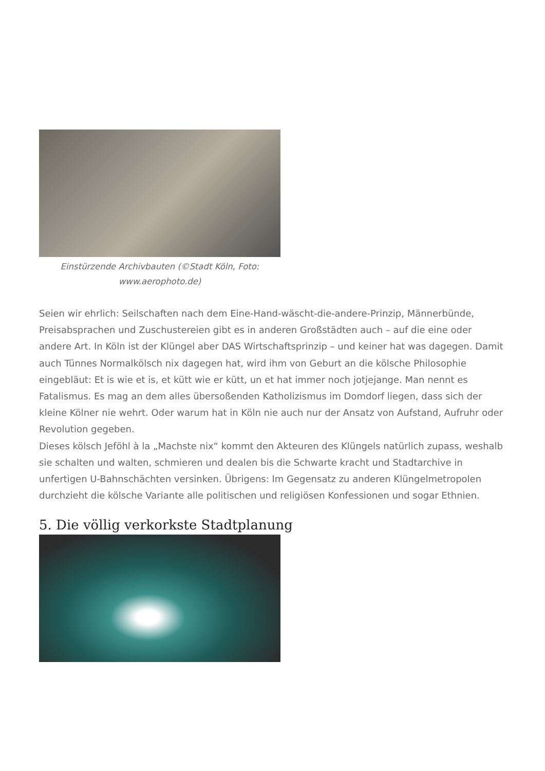Einstürzende Archivbauten (©Stadt Köln, Foto: www.aerophoto.de)
Seien wir ehrlich: Seilschaften nach dem Eine-Hand-wäscht-die-andere-Prinzip, Männerbünde, Preisabsprachen und Zuschustereien gibt es in anderen Großstädten auch – auf die eine oder andere Art. In Köln ist der Klüngel aber DAS Wirtschaftsprinzip – und keiner hat was dagegen. Damit auch Tünnes Normalkölsch nix dagegen hat, wird ihm von Geburt an die kölsche Philosophie eingebläut: Et is wie et is, et kütt wie er kütt, un et hat immer noch jotjejange. Man nennt es Fatalismus. Es mag an dem alles übersoßenden Katholizismus im Domdorf liegen, dass sich der kleine Kölner nie wehrt. Oder warum hat in Köln nie auch nur der Ansatz von Aufstand, Aufruhr oder Revolution gegeben.
Dieses kölsch Jeföhl à la „Machste nix“ kommt den Akteuren des Klüngels natürlich zupass, weshalb sie schalten und walten, schmieren und dealen bis die Schwarte kracht und Stadtarchive in unfertigen U-Bahnschächten versinken. Übrigens: Im Gegensatz zu anderen Klüngelmetropolen durchzieht die kölsche Variante alle politischen und religiösen Konfessionen und sogar Ethnien.
5. Die völlig verkorkste Stadtplanung